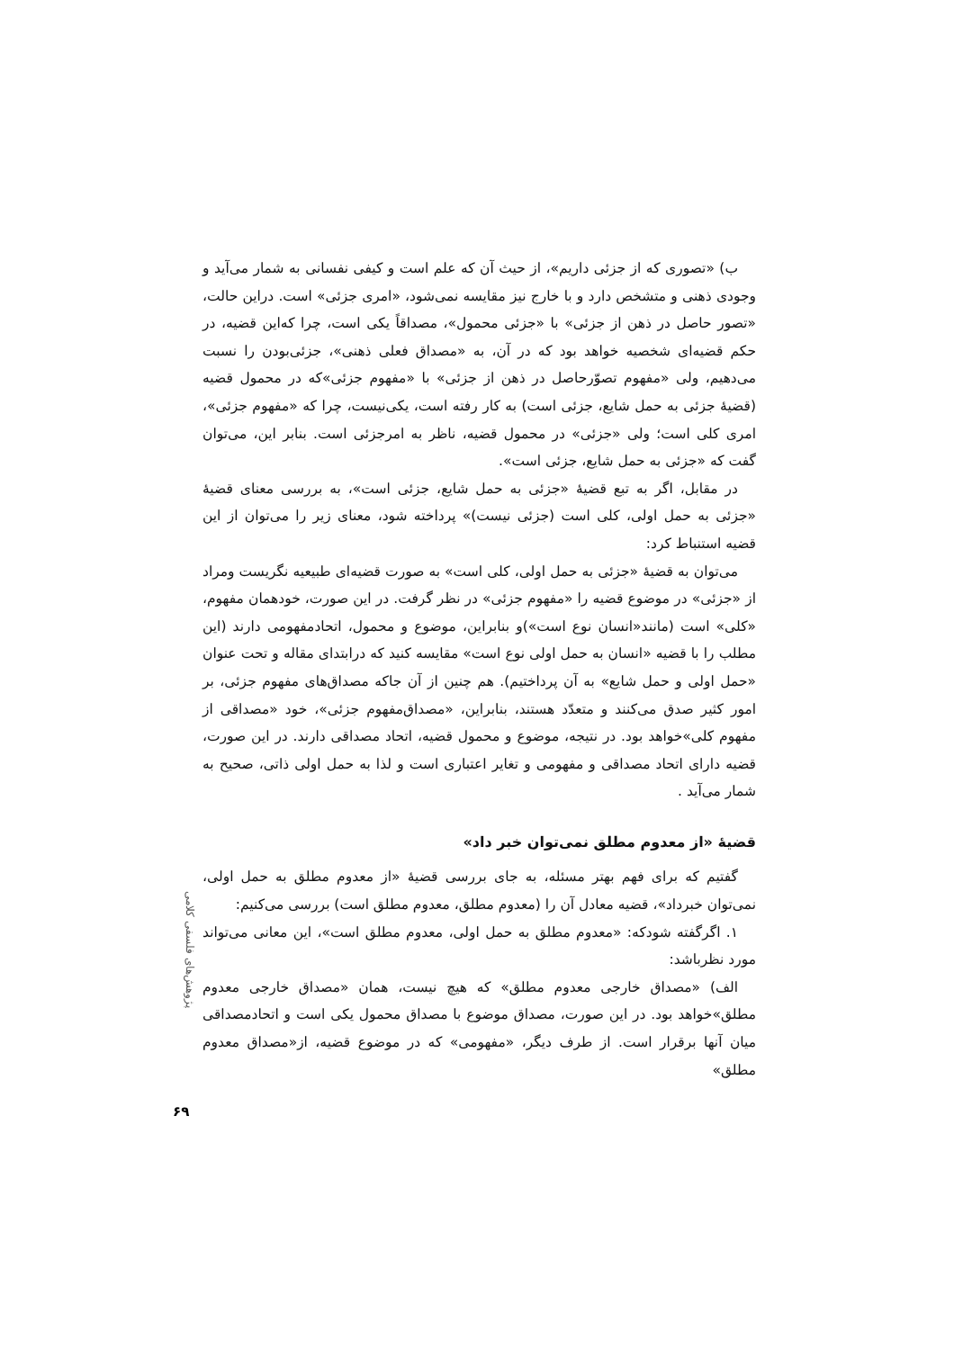ب) «تصوری که از جزئی داریم»، از حیث آن که علم است و کیفی نفسانی به شمار می‌آید و وجودی ذهنی و متشخص دارد و با خارج نیز مقایسه نمی‌شود، «امری جزئی» است. دراین حالت، «تصور حاصل در ذهن از جزئی» با «جزئی محمول»، مصداقاً یکی است، چرا که‌این قضیه، در حکم قضیه‌ای شخصیه خواهد بود که در آن، به «مصداق فعلی ذهنی»، جزئی‌بودن را نسبت می‌دهیم، ولی «مفهوم تصوّرحاصل در ذهن از جزئی» با «مفهوم جزئی»که در محمول قضیه (قضیهٔ جزئی به حمل شایع، جزئی است) به کار رفته است، یکی‌نیست، چرا که «مفهوم جزئی»، امری کلی است؛ ولی «جزئی» در محمول قضیه، ناظر به امرجزئی است. بنابر این، می‌توان گفت که «جزئی به حمل شایع، جزئی است».
در مقابل، اگر به تبع قضیهٔ «جزئی به حمل شایع، جزئی است»، به بررسی معنای قضیهٔ «جزئی به حمل اولی، کلی است (جزئی نیست)» پرداخته شود، معنای زیر را می‌توان از این قضیه استنباط کرد:
می‌توان به قضیهٔ «جزئی به حمل اولی، کلی است» به صورت قضیه‌ای طبیعیه نگریست ومراد از «جزئی» در موضوع قضیه را «مفهوم جزئی» در نظر گرفت. در این صورت، خودهمان مفهوم، «کلی» است (مانند«انسان نوع است»)و بنابراین، موضوع و محمول، اتحادمفهومی دارند (این مطلب را با قضیه «انسان به حمل اولی نوع است» مقایسه کنید که درابتدای مقاله و تحت عنوان «حمل اولی و حمل شایع» به آن پرداختیم). هم چنین از آن جاکه مصداق‌های مفهوم جزئی، بر امور کثیر صدق می‌کنند و متعدّد هستند، بنابراین، «مصداق‌مفهوم جزئی»، خود «مصداقی از مفهوم کلی»خواهد بود. در نتیجه، موضوع و محمول قضیه، اتحاد مصداقی دارند. در این صورت، قضیه دارای اتحاد مصداقی و مفهومی و تغایر اعتباری است و لذا به حمل اولی ذاتی، صحیح به شمار می‌آید .
قضیهٔ «از معدوم مطلق نمی‌توان خبر داد»
گفتیم که برای فهم بهتر مسئله، به جای بررسی قضیهٔ «از معدوم مطلق به حمل اولی، نمی‌توان خبرداد»، قضیه معادل آن را (معدوم مطلق، معدوم مطلق است) بررسی می‌کنیم:
۱. اگرگفته شودکه: «معدوم مطلق به حمل اولی، معدوم مطلق است»، این معانی می‌تواند مورد نظرباشد:
الف) «مصداق خارجی معدوم مطلق» که هیچ نیست، همان «مصداق خارجی معدوم مطلق»خواهد بود. در این صورت، مصداق موضوع با مصداق محمول یکی است و اتحادمصداقی میان آنها برقرار است. از طرف دیگر، «مفهومی» که در موضوع قضیه، از«مصداق معدوم مطلق»
پژوهش‌های فلسفی کلامی
۶۹